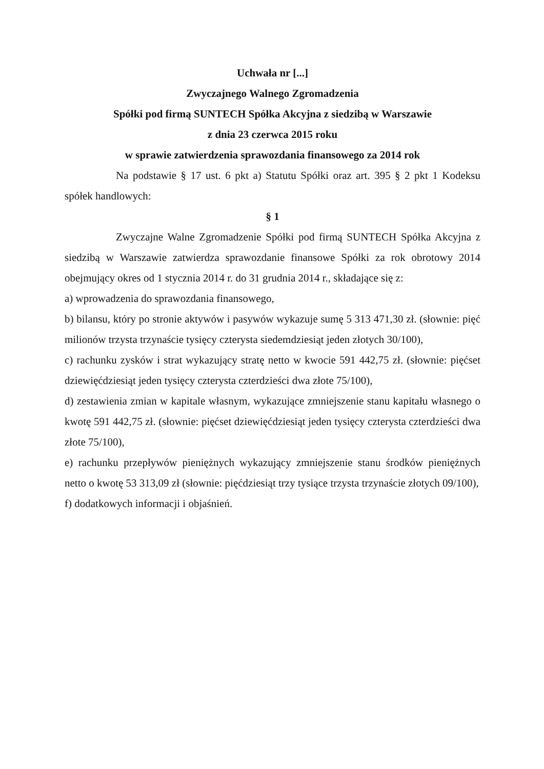Uchwała nr [...]
Zwyczajnego Walnego Zgromadzenia
Spółki pod firmą SUNTECH Spółka Akcyjna z siedzibą w Warszawie
z dnia 23 czerwca 2015 roku
w sprawie zatwierdzenia sprawozdania finansowego za 2014 rok
Na podstawie § 17 ust. 6 pkt a) Statutu Spółki oraz art. 395 § 2 pkt 1 Kodeksu spółek handlowych:
§ 1
Zwyczajne Walne Zgromadzenie Spółki pod firmą SUNTECH Spółka Akcyjna z siedzibą w Warszawie zatwierdza sprawozdanie finansowe Spółki za rok obrotowy 2014 obejmujący okres od 1 stycznia 2014 r. do 31 grudnia 2014 r., składające się z:
a) wprowadzenia do sprawozdania finansowego,
b) bilansu, który po stronie aktywów i pasywów wykazuje sumę 5 313 471,30 zł. (słownie: pięć milionów trzysta trzynaście tysięcy czterysta siedemdziesiąt jeden złotych 30/100),
c) rachunku zysków i strat wykazujący stratę netto w kwocie 591 442,75 zł. (słownie: pięćset dziewięćdziesiąt jeden tysięcy czterysta czterdzieści dwa złote 75/100),
d) zestawienia zmian w kapitale własnym, wykazujące zmniejszenie stanu kapitału własnego o kwotę 591 442,75 zł. (słownie: pięćset dziewięćdziesiąt jeden tysięcy czterysta czterdzieści dwa złote 75/100),
e) rachunku przepływów pieniężnych wykazujący zmniejszenie stanu środków pieniężnych netto o kwotę 53 313,09 zł (słownie: pięćdziesiąt trzy tysiące trzysta trzynaście złotych 09/100),
f) dodatkowych informacji i objaśnień.